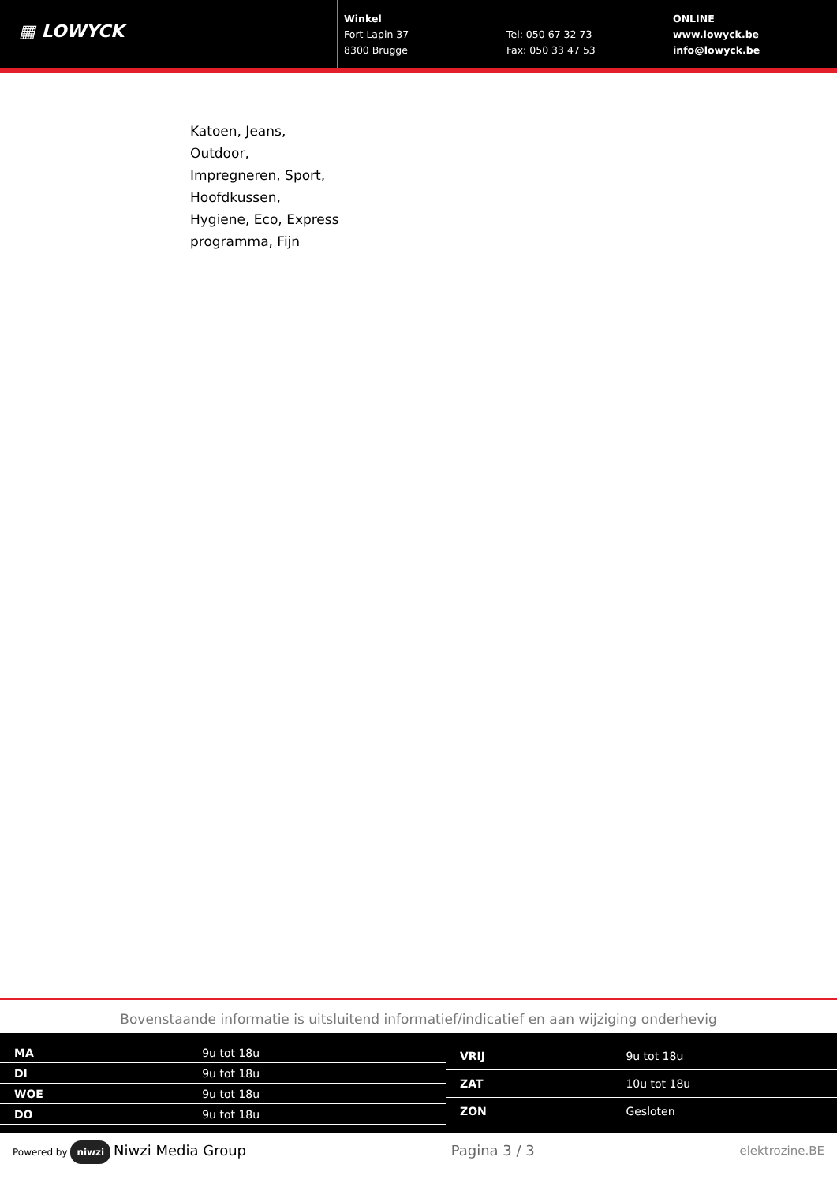▦ LOWYCK
Winkel
Fort Lapin 37
8300 Brugge
Tel: 050 67 32 73
Fax: 050 33 47 53
ONLINE
www.lowyck.be
info@lowyck.be
Katoen, Jeans,
Outdoor,
Impregneren, Sport,
Hoofdkussen,
Hygiene, Eco, Express
programma, Fijn
Bovenstaande informatie is uitsluitend informatief/indicatief en aan wijziging onderhevig
| MA | 9u tot 18u |
| DI | 9u tot 18u |
| WOE | 9u tot 18u |
| DO | 9u tot 18u |
| VRIJ | 9u tot 18u |
| ZAT | 10u tot 18u |
| ZON | Gesloten |
Powered by niwzi Niwzi Media Group Pagina 3 / 3 elektrozine.BE